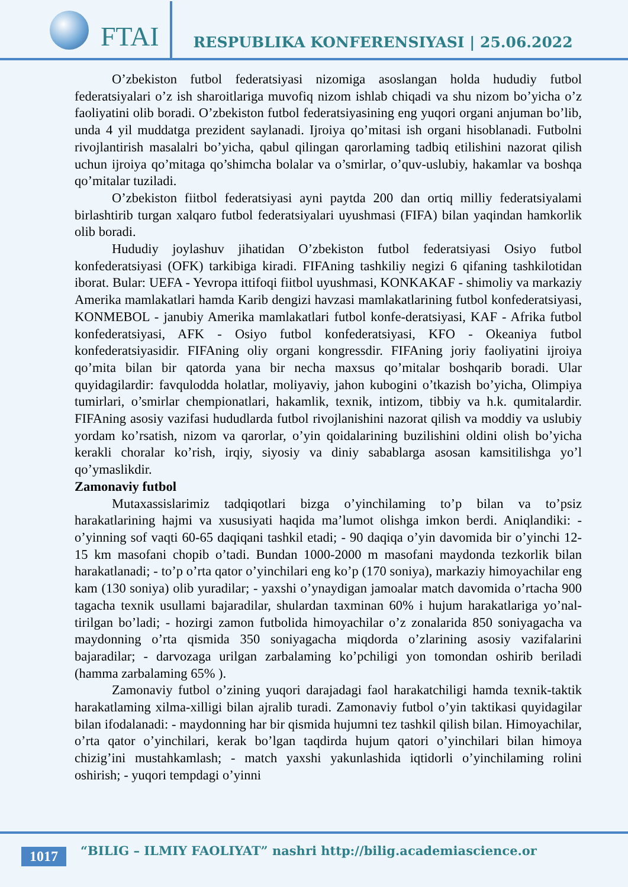FTAI
RESPUBLIKA KONFERENSIYASI | 25.06.2022
O’zbekiston futbol federatsiyasi nizomiga asoslangan holda hududiy futbol federatsiyalari o’z ish sharoitlariga muvofiq nizom ishlab chiqadi va shu nizom bo’yicha o’z faoliyatini olib boradi. O’zbekiston futbol federatsiyasining eng yuqori organi anjuman bo’lib, unda 4 yil muddatga prezident saylanadi. Ijroiya qo’mitasi ish organi hisoblanadi. Futbolni rivojlantirish masalalri bo’yicha, qabul qilingan qarorlaming tadbiq etilishini nazorat qilish uchun ijroiya qo’mitaga qo’shimcha bolalar va o’smirlar, o’quv-uslubiy, hakamlar va boshqa qo’mitalar tuziladi.
O’zbekiston fiitbol federatsiyasi ayni paytda 200 dan ortiq milliy federatsiyalami birlashtirib turgan xalqaro futbol federatsiyalari uyushmasi (FIFA) bilan yaqindan hamkorlik olib boradi.
Hududiy joylashuv jihatidan O’zbekiston futbol federatsiyasi Osiyo futbol konfederatsiyasi (OFK) tarkibiga kiradi. FIFAning tashkiliy negizi 6 qifaning tashkilotidan iborat. Bular: UEFA - Yevropa ittifoqi fiitbol uyushmasi, KONKAKAF - shimoliy va markaziy Amerika mamlakatlari hamda Karib dengizi havzasi mamlakatlarining futbol konfederatsiyasi, KONMEBOL - janubiy Amerika mamlakatlari futbol konfe-deratsiyasi, KAF - Afrika futbol konfederatsiyasi, AFK - Osiyo futbol konfederatsiyasi, KFO - Okeaniya futbol konfederatsiyasidir. FIFAning oliy organi kongressdir. FIFAning joriy faoliyatini ijroiya qo’mita bilan bir qatorda yana bir necha maxsus qo’mitalar boshqarib boradi. Ular quyidagilardir: favqulodda holatlar, moliyaviy, jahon kubogini o’tkazish bo’yicha, Olimpiya tumirlari, o’smirlar chempionatlari, hakamlik, texnik, intizom, tibbiy va h.k. qumitalardir. FIFAning asosiy vazifasi hududlarda futbol rivojlanishini nazorat qilish va moddiy va uslubiy yordam ko’rsatish, nizom va qarorlar, o’yin qoidalarining buzilishini oldini olish bo’yicha kerakli choralar ko’rish, irqiy, siyosiy va diniy sabablarga asosan kamsitilishga yo’l qo’ymaslikdir.
Zamonaviy futbol
Mutaxassislarimiz tadqiqotlari bizga o’yinchilaming to’p bilan va to’psiz harakatlarining hajmi va xususiyati haqida ma’lumot olishga imkon berdi. Aniqlandiki: - o’yinning sof vaqti 60-65 daqiqani tashkil etadi; - 90 daqiqa o’yin davomida bir o’yinchi 12-15 km masofani chopib o’tadi. Bundan 1000-2000 m masofani maydonda tezkorlik bilan harakatlanadi; - to’p o’rta qator o’yinchilari eng ko’p (170 soniya), markaziy himoyachilar eng kam (130 soniya) olib yuradilar; - yaxshi o’ynaydigan jamoalar match davomida o’rtacha 900 tagacha texnik usullami bajaradilar, shulardan taxminan 60% i hujum harakatlariga yo’nal-tirilgan bo’ladi; - hozirgi zamon futbolida himoyachilar o’z zonalarida 850 soniyagacha va maydonning o’rta qismida 350 soniyagacha miqdorda o’zlarining asosiy vazifalarini bajaradilar; - darvozaga urilgan zarbalaming ko’pchiligi yon tomondan oshirib beriladi (hamma zarbalaming 65% ).
Zamonaviy futbol o’zining yuqori darajadagi faol harakatchiligi hamda texnik-taktik harakatlaming xilma-xilligi bilan ajralib turadi. Zamonaviy futbol o’yin taktikasi quyidagilar bilan ifodalanadi: - maydonning har bir qismida hujumni tez tashkil qilish bilan. Himoyachilar, o’rta qator o’yinchilari, kerak bo’lgan taqdirda hujum qatori o’yinchilari bilan himoya chizig’ini mustahkamlash; - match yaxshi yakunlashida iqtidorli o’yinchilaming rolini oshirish; - yuqori tempdagi o’yinni
1017
“BILIG – ILMIY FAOLIYAT” nashri http://bilig.academiascience.or